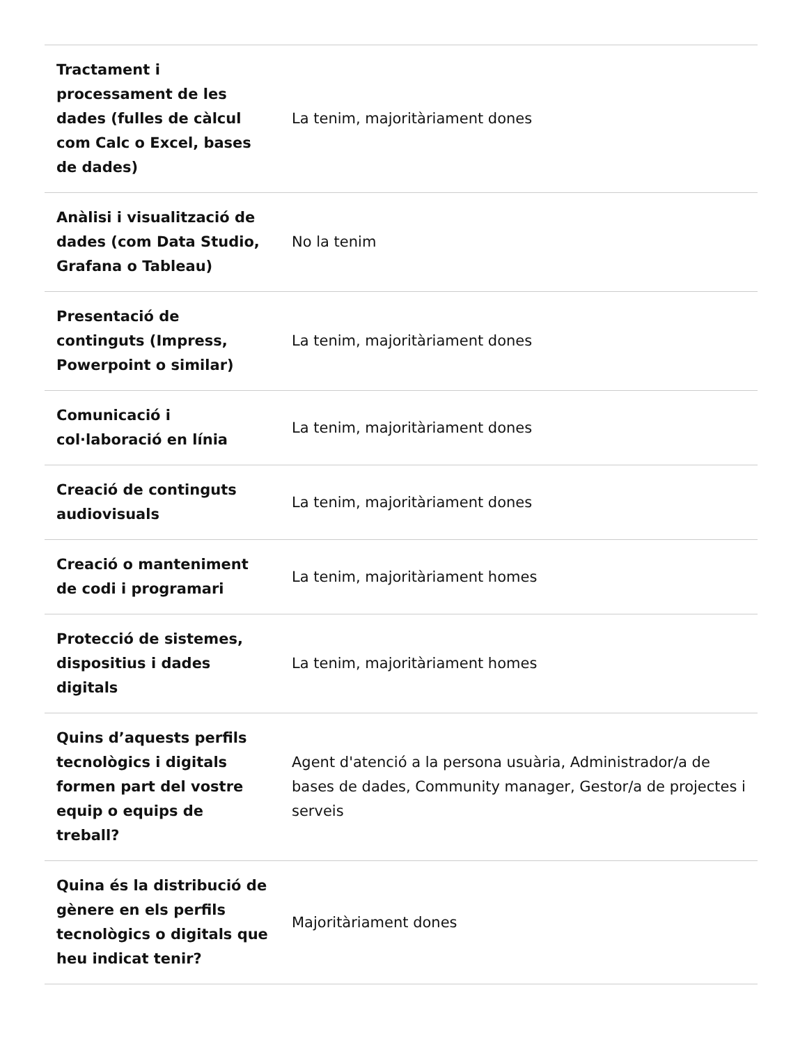| Tractament i processament de les dades (fulles de càlcul com Calc o Excel, bases de dades) | La tenim, majoritàriament dones |
| Anàlisi i visualització de dades (com Data Studio, Grafana o Tableau) | No la tenim |
| Presentació de continguts (Impress, Powerpoint o similar) | La tenim, majoritàriament dones |
| Comunicació i col·laboració en línia | La tenim, majoritàriament dones |
| Creació de continguts audiovisuals | La tenim, majoritàriament dones |
| Creació o manteniment de codi i programari | La tenim, majoritàriament homes |
| Protecció de sistemes, dispositius i dades digitals | La tenim, majoritàriament homes |
| Quins d’aquests perfils tecnològics i digitals formen part del vostre equip o equips de treball? | Agent d'atenció a la persona usuària, Administrador/a de bases de dades, Community manager, Gestor/a de projectes i serveis |
| Quina és la distribució de gènere en els perfils tecnològics o digitals que heu indicat tenir? | Majoritàriament dones |